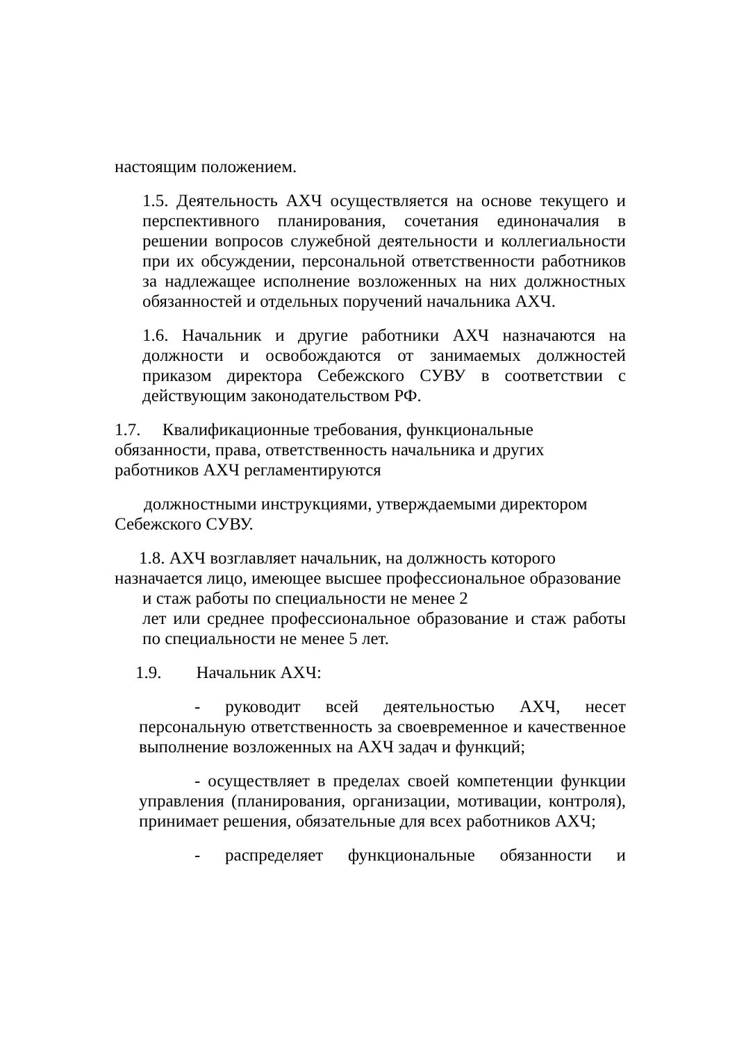настоящим положением.
1.5. Деятельность АХЧ осуществляется на основе текущего и перспективного планирования, сочетания единоначалия в решении вопросов служебной деятельности и коллегиальности при их обсуждении, персональной ответственности работников за надлежащее исполнение возложенных на них должностных обязанностей и отдельных поручений начальника АХЧ.
1.6. Начальник и другие работники АХЧ назначаются на должности и освобождаются от занимаемых должностей приказом директора Себежского СУВУ в соответствии с действующим законодательством РФ.
1.7. Квалификационные требования, функциональные
обязанности, права, ответственность начальника и других
работников АХЧ регламентируются
должностными инструкциями, утверждаемыми директором
Себежского СУВУ.
1.8. АХЧ возглавляет начальник, на должность которого
назначается лицо, имеющее высшее профессиональное образование
и стаж работы по специальности не менее 2
лет или среднее профессиональное образование и стаж работы по специальности не менее 5 лет.
1.9. Начальник АХЧ:
- руководит всей деятельностью АХЧ, несет персональную ответственность за своевременное и качественное выполнение возложенных на АХЧ задач и функций;
- осуществляет в пределах своей компетенции функции управления (планирования, организации, мотивации, контроля), принимает решения, обязательные для всех работников АХЧ;
- распределяет функциональные обязанности и